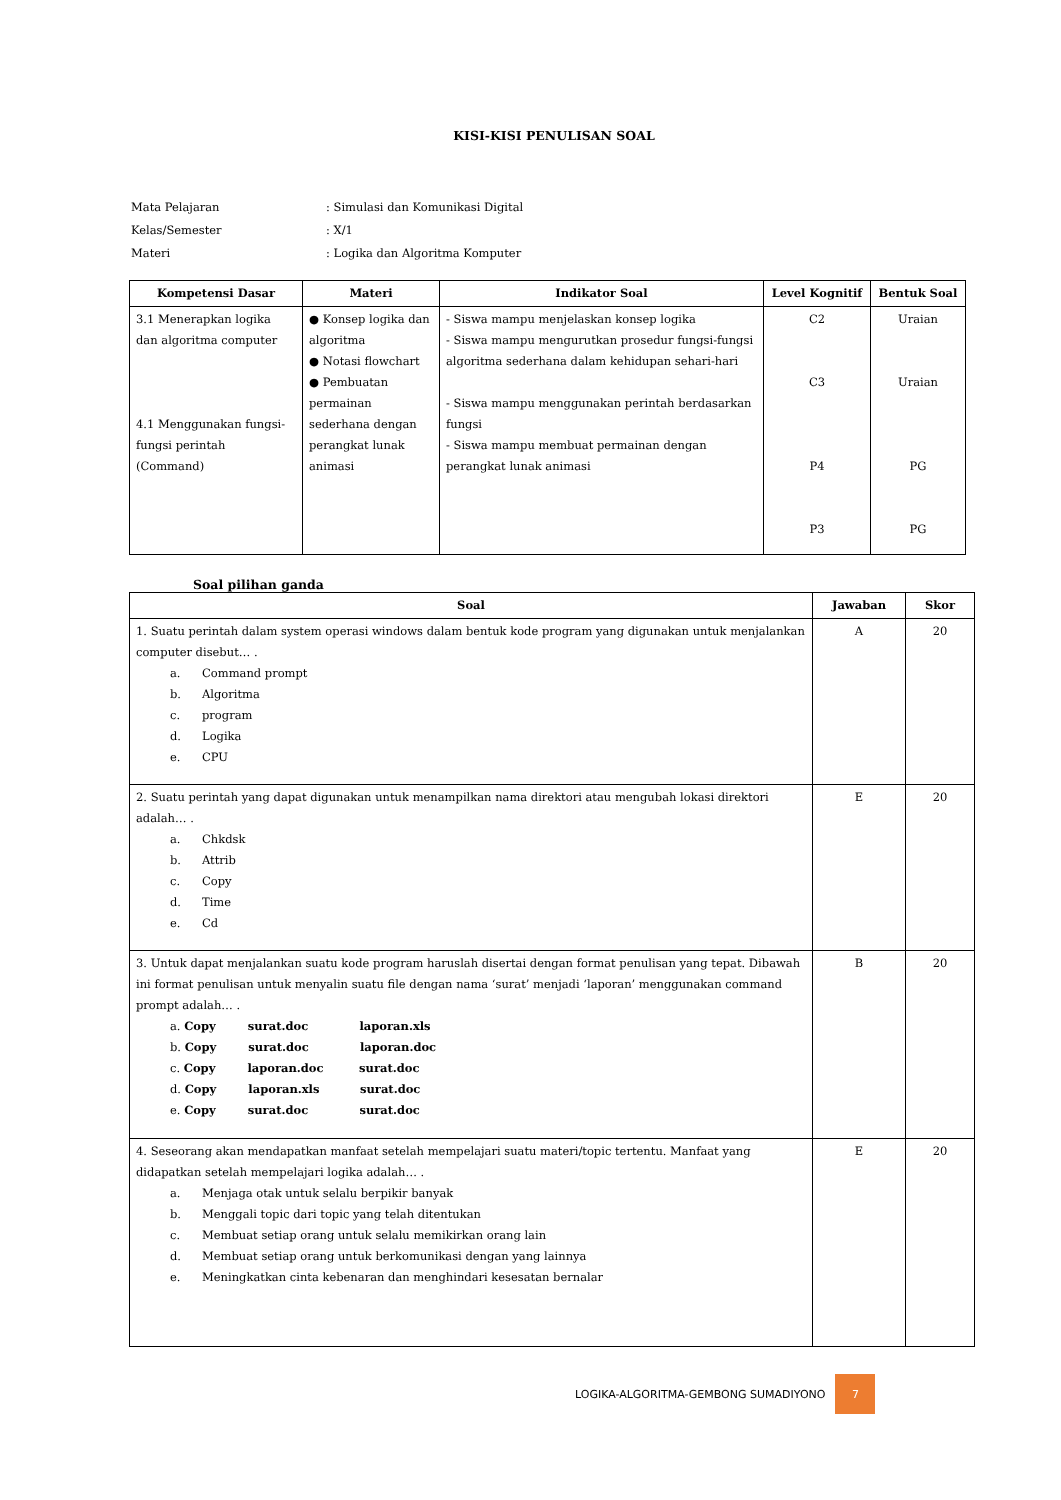KISI-KISI PENULISAN SOAL
| Mata Pelajaran | : Simulasi dan Komunikasi Digital |
| Kelas/Semester | : X/1 |
| Materi | : Logika dan Algoritma Komputer |
| Kompetensi Dasar | Materi | Indikator Soal | Level Kognitif | Bentuk Soal |
| --- | --- | --- | --- | --- |
| 3.1 Menerapkan logika dan algoritma computer 4.1 Menggunakan fungsi-fungsi perintah (Command) | ● Konsep logika dan algoritma ● Notasi flowchart ● Pembuatan permainan sederhana dengan perangkat lunak animasi | - Siswa mampu menjelaskan konsep logika - Siswa mampu mengurutkan prosedur fungsi-fungsi algoritma sederhana dalam kehidupan sehari-hari - Siswa mampu menggunakan perintah berdasarkan fungsi - Siswa mampu membuat permainan dengan perangkat lunak animasi | C2 C3 P4 P3 | Uraian Uraian PG PG |
Soal pilihan ganda
| Soal | Jawaban | Skor |
| --- | --- | --- |
| 1. Suatu perintah dalam system operasi windows dalam bentuk kode program yang digunakan untuk menjalankan computer disebut… . a. Command prompt b. Algoritma c. program d. Logika e. CPU | A | 20 |
| 2. Suatu perintah yang dapat digunakan untuk menampilkan nama direktori atau mengubah lokasi direktori adalah… . a. Chkdsk b. Attrib c. Copy d. Time e. Cd | E | 20 |
| 3. Untuk dapat menjalankan suatu kode program haruslah disertai dengan format penulisan yang tepat. Dibawah ini format penulisan untuk menyalin suatu file dengan nama ‘surat’ menjadi ‘laporan’ menggunakan command prompt adalah… . a. Copy surat.doc laporan.xls b. Copy surat.doc laporan.doc c. Copy laporan.doc surat.doc d. Copy laporan.xls surat.doc e. Copy surat.doc surat.doc | B | 20 |
| 4. Seseorang akan mendapatkan manfaat setelah mempelajari suatu materi/topic tertentu. Manfaat yang didapatkan setelah mempelajari logika adalah… . a. Menjaga otak untuk selalu berpikir banyak b. Menggali topic dari topic yang telah ditentukan c. Membuat setiap orang untuk selalu memikirkan orang lain d. Membuat setiap orang untuk berkomunikasi dengan yang lainnya e. Meningkatkan cinta kebenaran dan menghindari kesesatan bernalar | E | 20 |
LOGIKA-ALGORITMA-GEMBONG SUMADIYONO
7